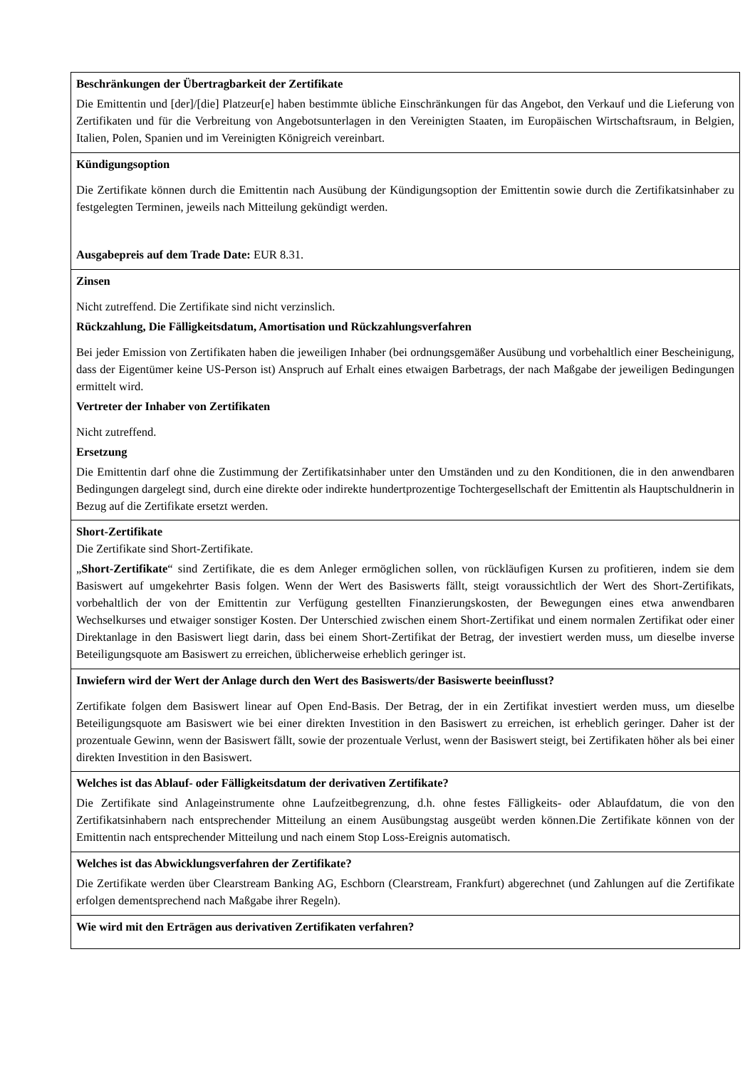| Beschränkungen der Übertragbarkeit der Zertifikate Die Emittentin und [der]/[die] Platzeur[e] haben bestimmte übliche Einschränkungen für das Angebot, den Verkauf und die Lieferung von Zertifikaten und für die Verbreitung von Angebotsunterlagen in den Vereinigten Staaten, im Europäischen Wirtschaftsraum, in Belgien, Italien, Polen, Spanien und im Vereinigten Königreich vereinbart. |
| Kündigungsoption Die Zertifikate können durch die Emittentin nach Ausübung der Kündigungsoption der Emittentin sowie durch die Zertifikatsinhaber zu festgelegten Terminen, jeweils nach Mitteilung gekündigt werden. Ausgabepreis auf dem Trade Date: EUR 8.31. |
| Zinsen Nicht zutreffend. Die Zertifikate sind nicht verzinslich. Rückzahlung, Die Fälligkeitsdatum, Amortisation und Rückzahlungsverfahren Bei jeder Emission von Zertifikaten haben die jeweiligen Inhaber (bei ordnungsgemäßer Ausübung und vorbehaltlich einer Bescheinigung, dass der Eigentümer keine US-Person ist) Anspruch auf Erhalt eines etwaigen Barbetrags, der nach Maßgabe der jeweiligen Bedingungen ermittelt wird. Vertreter der Inhaber von Zertifikaten Nicht zutreffend. Ersetzung Die Emittentin darf ohne die Zustimmung der Zertifikatsinhaber unter den Umständen und zu den Konditionen, die in den anwendbaren Bedingungen dargelegt sind, durch eine direkte oder indirekte hundertprozentige Tochtergesellschaft der Emittentin als Hauptschuldnerin in Bezug auf die Zertifikate ersetzt werden. |
| Short-Zertifikate Die Zertifikate sind Short-Zertifikate. „ Short-Zertifikate “ sind Zertifikate, die es dem Anleger ermöglichen sollen, von rückläufigen Kursen zu profitieren, indem sie dem Basiswert auf umgekehrter Basis folgen. Wenn der Wert des Basiswerts fällt, steigt voraussichtlich der Wert des Short-Zertifikats, vorbehaltlich der von der Emittentin zur Verfügung gestellten Finanzierungskosten, der Bewegungen eines etwa anwendbaren Wechselkurses und etwaiger sonstiger Kosten. Der Unterschied zwischen einem Short-Zertifikat und einem normalen Zertifikat oder einer Direktanlage in den Basiswert liegt darin, dass bei einem Short-Zertifikat der Betrag, der investiert werden muss, um dieselbe inverse Beteiligungsquote am Basiswert zu erreichen, üblicherweise erheblich geringer ist. |
| Inwiefern wird der Wert der Anlage durch den Wert des Basiswerts/der Basiswerte beeinflusst? Zertifikate folgen dem Basiswert linear auf Open End-Basis. Der Betrag, der in ein Zertifikat investiert werden muss, um dieselbe Beteiligungsquote am Basiswert wie bei einer direkten Investition in den Basiswert zu erreichen, ist erheblich geringer. Daher ist der prozentuale Gewinn, wenn der Basiswert fällt, sowie der prozentuale Verlust, wenn der Basiswert steigt, bei Zertifikaten höher als bei einer direkten Investition in den Basiswert. |
| Welches ist das Ablauf- oder Fälligkeitsdatum der derivativen Zertifikate? Die Zertifikate sind Anlageinstrumente ohne Laufzeitbegrenzung, d.h. ohne festes Fälligkeits- oder Ablaufdatum, die von den Zertifikatsinhabern nach entsprechender Mitteilung an einem Ausübungstag ausgeübt werden können.Die Zertifikate können von der Emittentin nach entsprechender Mitteilung und nach einem Stop Loss-Ereignis automatisch. |
| Welches ist das Abwicklungsverfahren der Zertifikate? Die Zertifikate werden über Clearstream Banking AG, Eschborn (Clearstream, Frankfurt) abgerechnet (und Zahlungen auf die Zertifikate erfolgen dementsprechend nach Maßgabe ihrer Regeln). |
| Wie wird mit den Erträgen aus derivativen Zertifikaten verfahren? |